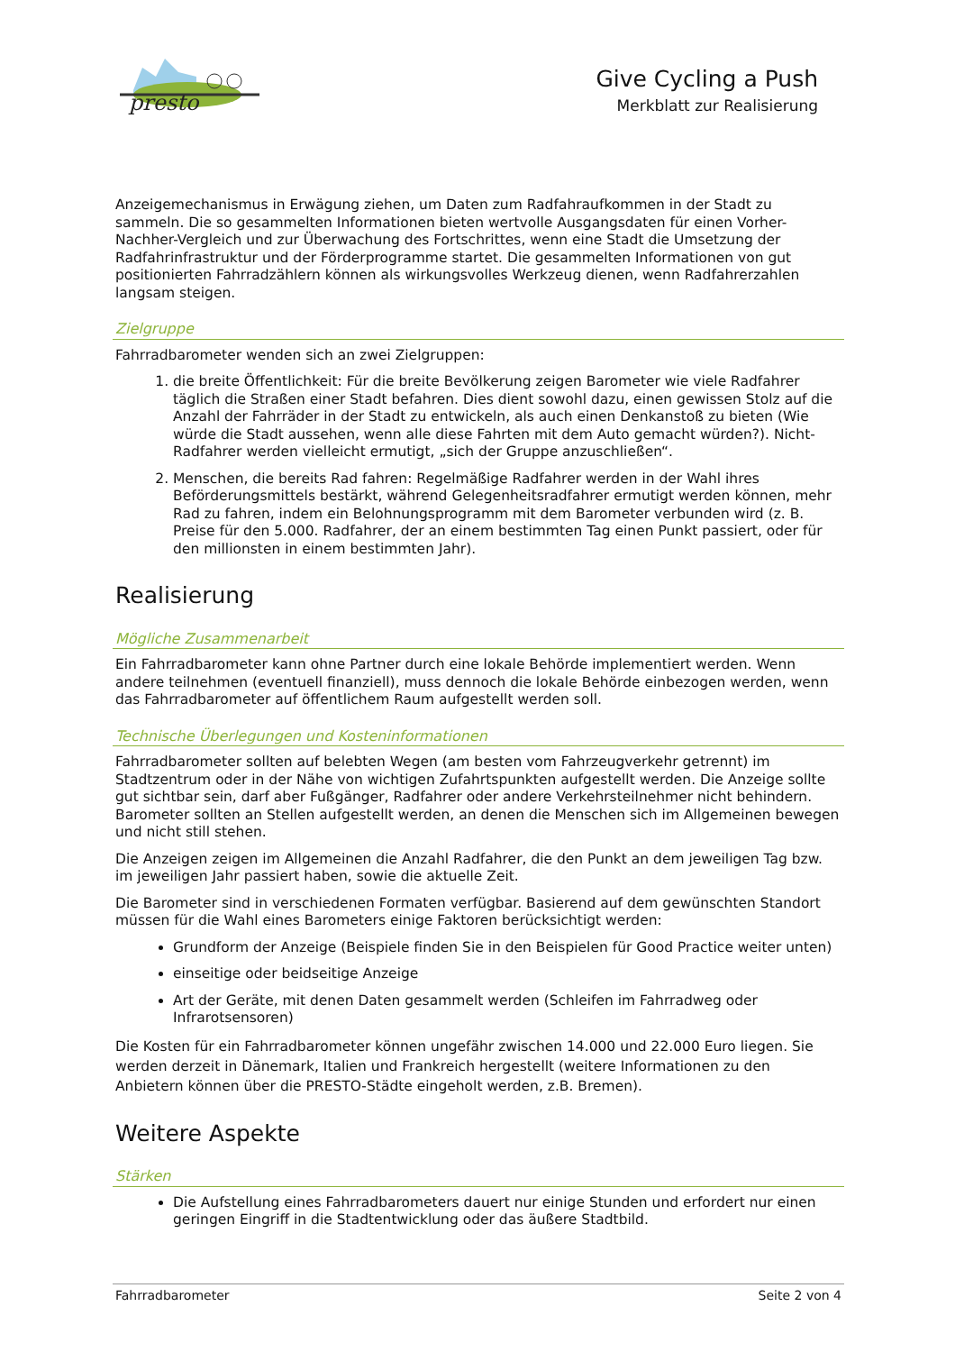presto
Give Cycling a Push
Merkblatt zur Realisierung
Anzeigemechanismus in Erwägung ziehen, um Daten zum Radfahraufkommen in der Stadt zu sammeln. Die so gesammelten Informationen bieten wertvolle Ausgangsdaten für einen Vorher-Nachher-Vergleich und zur Überwachung des Fortschrittes, wenn eine Stadt die Umsetzung der Radfahrinfrastruktur und der Förderprogramme startet. Die gesammelten Informationen von gut positionierten Fahrradzählern können als wirkungsvolles Werkzeug dienen, wenn Radfahrerzahlen langsam steigen.
Zielgruppe
Fahrradbarometer wenden sich an zwei Zielgruppen:
1. die breite Öffentlichkeit: Für die breite Bevölkerung zeigen Barometer wie viele Radfahrer täglich die Straßen einer Stadt befahren. Dies dient sowohl dazu, einen gewissen Stolz auf die Anzahl der Fahrräder in der Stadt zu entwickeln, als auch einen Denkanstoß zu bieten (Wie würde die Stadt aussehen, wenn alle diese Fahrten mit dem Auto gemacht würden?). Nicht-Radfahrer werden vielleicht ermutigt, „sich der Gruppe anzuschließen“.
2. Menschen, die bereits Rad fahren: Regelmäßige Radfahrer werden in der Wahl ihres Beförderungsmittels bestärkt, während Gelegenheitsradfahrer ermutigt werden können, mehr Rad zu fahren, indem ein Belohnungsprogramm mit dem Barometer verbunden wird (z. B. Preise für den 5.000. Radfahrer, der an einem bestimmten Tag einen Punkt passiert, oder für den millionsten in einem bestimmten Jahr).
Realisierung
Mögliche Zusammenarbeit
Ein Fahrradbarometer kann ohne Partner durch eine lokale Behörde implementiert werden. Wenn andere teilnehmen (eventuell finanziell), muss dennoch die lokale Behörde einbezogen werden, wenn das Fahrradbarometer auf öffentlichem Raum aufgestellt werden soll.
Technische Überlegungen und Kosteninformationen
Fahrradbarometer sollten auf belebten Wegen (am besten vom Fahrzeugverkehr getrennt) im Stadtzentrum oder in der Nähe von wichtigen Zufahrtspunkten aufgestellt werden. Die Anzeige sollte gut sichtbar sein, darf aber Fußgänger, Radfahrer oder andere Verkehrsteilnehmer nicht behindern. Barometer sollten an Stellen aufgestellt werden, an denen die Menschen sich im Allgemeinen bewegen und nicht still stehen.
Die Anzeigen zeigen im Allgemeinen die Anzahl Radfahrer, die den Punkt an dem jeweiligen Tag bzw. im jeweiligen Jahr passiert haben, sowie die aktuelle Zeit.
Die Barometer sind in verschiedenen Formaten verfügbar. Basierend auf dem gewünschten Standort müssen für die Wahl eines Barometers einige Faktoren berücksichtigt werden:
Grundform der Anzeige (Beispiele finden Sie in den Beispielen für Good Practice weiter unten)
einseitige oder beidseitige Anzeige
Art der Geräte, mit denen Daten gesammelt werden (Schleifen im Fahrradweg oder Infrarotsensoren)
Die Kosten für ein Fahrradbarometer können ungefähr zwischen 14.000 und 22.000 Euro liegen. Sie werden derzeit in Dänemark, Italien und Frankreich hergestellt (weitere Informationen zu den Anbietern können über die PRESTO-Städte eingeholt werden, z.B. Bremen).
Weitere Aspekte
Stärken
Die Aufstellung eines Fahrradbarometers dauert nur einige Stunden und erfordert nur einen geringen Eingriff in die Stadtentwicklung oder das äußere Stadtbild.
Fahrradbarometer Seite 2 von 4